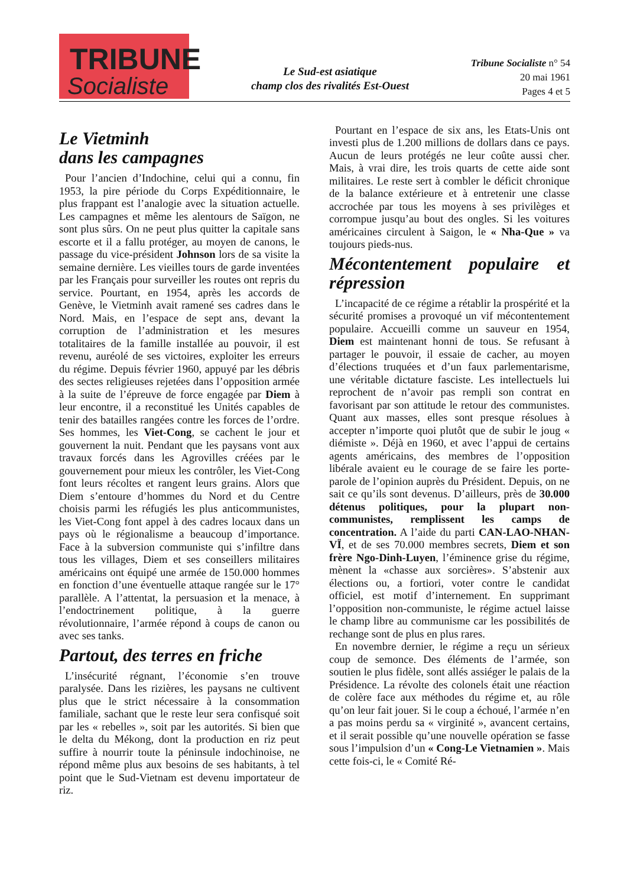TRIBUNE
Socialiste
Le Sud-est asiatique
champ clos des rivalités Est-Ouest
Tribune Socialiste n° 54
20 mai 1961
Pages 4 et 5
Le Vietminh
dans les campagnes
Pour l’ancien d’Indochine, celui qui a connu, fin 1953, la pire période du Corps Expéditionnaire, le plus frappant est l’analogie avec la situation actuelle. Les campagnes et même les alentours de Saïgon, ne sont plus sûrs. On ne peut plus quitter la capitale sans escorte et il a fallu protéger, au moyen de canons, le passage du vice-président Johnson lors de sa visite la semaine dernière. Les vieilles tours de garde inventées par les Français pour surveiller les routes ont repris du service. Pourtant, en 1954, après les accords de Genève, le Vietminh avait ramené ses cadres dans le Nord. Mais, en l’espace de sept ans, devant la corruption de l’administration et les mesures totalitaires de la famille installée au pouvoir, il est revenu, auréolé de ses victoires, exploiter les erreurs du régime. Depuis février 1960, appuyé par les débris des sectes religieuses rejetées dans l’opposition armée à la suite de l’épreuve de force engagée par Diem à leur encontre, il a reconstitué les Unités capables de tenir des batailles rangées contre les forces de l’ordre. Ses hommes, les Viet-Cong, se cachent le jour et gouvernent la nuit. Pendant que les paysans vont aux travaux forcés dans les Agrovilles créées par le gouvernement pour mieux les contrôler, les Viet-Cong font leurs récoltes et rangent leurs grains. Alors que Diem s’entoure d’hommes du Nord et du Centre choisis parmi les réfugiés les plus anticommunistes, les Viet-Cong font appel à des cadres locaux dans un pays où le régionalisme a beaucoup d’importance. Face à la subversion communiste qui s’infiltre dans tous les villages, Diem et ses conseillers militaires américains ont équipé une armée de 150.000 hommes en fonction d’une éventuelle attaque rangée sur le 17° parallèle. A l’attentat, la persuasion et la menace, à l’endoctrinement politique, à la guerre révolutionnaire, l’armée répond à coups de canon ou avec ses tanks.
Partout, des terres en friche
L’insécurité régnant, l’économie s’en trouve paralysée. Dans les rizières, les paysans ne cultivent plus que le strict nécessaire à la consommation familiale, sachant que le reste leur sera confisqué soit par les « rebelles », soit par les autorités. Si bien que le delta du Mékong, dont la production en riz peut suffire à nourrir toute la péninsule indochinoise, ne répond même plus aux besoins de ses habitants, à tel point que le Sud-Vietnam est devenu importateur de riz.
Pourtant en l’espace de six ans, les Etats-Unis ont investi plus de 1.200 millions de dollars dans ce pays. Aucun de leurs protégés ne leur coûte aussi cher. Mais, à vrai dire, les trois quarts de cette aide sont militaires. Le reste sert à combler le déficit chronique de la balance extérieure et à entretenir une classe accrochée par tous les moyens à ses privilèges et corrompue jusqu’au bout des ongles. Si les voitures américaines circulent à Saigon, le « Nha-Que » va toujours pieds-nus.
Mécontentement populaire et répression
L’incapacité de ce régime a rétablir la prospérité et la sécurité promises a provoqué un vif mécontentement populaire. Accueilli comme un sauveur en 1954, Diem est maintenant honni de tous. Se refusant à partager le pouvoir, il essaie de cacher, au moyen d’élections truquées et d’un faux parlementarisme, une véritable dictature fasciste. Les intellectuels lui reprochent de n’avoir pas rempli son contrat en favorisant par son attitude le retour des communistes. Quant aux masses, elles sont presque résolues à accepter n’importe quoi plutôt que de subir le joug « diémiste ». Déjà en 1960, et avec l’appui de certains agents américains, des membres de l’opposition libérale avaient eu le courage de se faire les porte-parole de l’opinion auprès du Président. Depuis, on ne sait ce qu’ils sont devenus. D’ailleurs, près de 30.000 détenus politiques, pour la plupart non-communistes, remplissent les camps de concentration. A l’aide du parti CAN-LAO-NHAN-VÏ, et de ses 70.000 membres secrets, Diem et son frère Ngo-Dinh-Luyen, l’éminence grise du régime, mènent la «chasse aux sorcières». S’abstenir aux élections ou, a fortiori, voter contre le candidat officiel, est motif d’internement. En supprimant l’opposition non-communiste, le régime actuel laisse le champ libre au communisme car les possibilités de rechange sont de plus en plus rares.
En novembre dernier, le régime a reçu un sérieux coup de semonce. Des éléments de l’armée, son soutien le plus fidèle, sont allés assiéger le palais de la Présidence. La révolte des colonels était une réaction de colère face aux méthodes du régime et, au rôle qu’on leur fait jouer. Si le coup a échoué, l’armée n’en a pas moins perdu sa « virginité », avancent certains, et il serait possible qu’une nouvelle opération se fasse sous l’impulsion d’un « Cong-Le Vietnamien ». Mais cette fois-ci, le « Comité Ré-